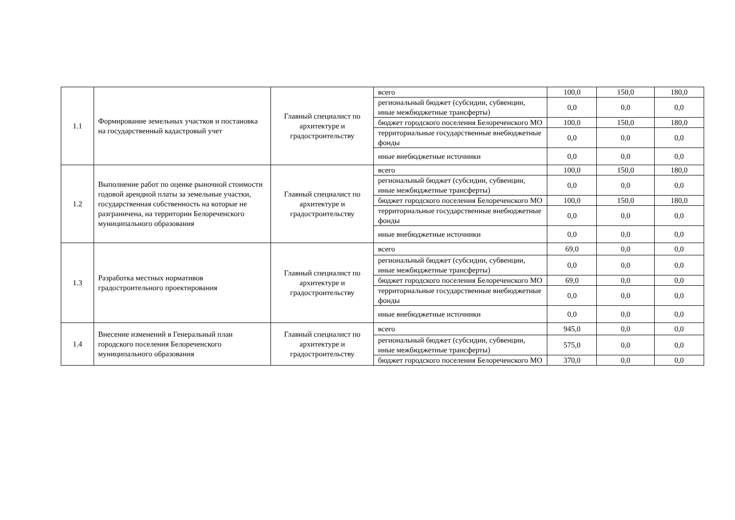| 1.1 | Формирование земельных участков и постановка на государственный кадастровый учет | Главный специалист по архитектуре и градостроительству | всего | 100,0 | 150,0 | 180,0 |
| | | | региональный бюджет (субсидии, субвенции, иные межбюджетные трансферты) | 0,0 | 0,0 | 0,0 |
| | | | бюджет городского поселения Белореченского МО | 100,0 | 150,0 | 180,0 |
| | | | территориальные государственные внебюджетные фонды | 0,0 | 0,0 | 0,0 |
| | | | иные внебюджетные источники | 0,0 | 0,0 | 0,0 |
| 1.2 | Выполнение работ по оценке рыночной стоимости годовой арендной платы за земельные участки, государственная собственность на которые не разграничена, на территории Белореченского муниципального образования | Главный специалист по архитектуре и градостроительству | всего | 100,0 | 150,0 | 180,0 |
| | | | региональный бюджет (субсидии, субвенции, иные межбюджетные трансферты) | 0,0 | 0,0 | 0,0 |
| | | | бюджет городского поселения Белореченского МО | 100,0 | 150,0 | 180,0 |
| | | | территориальные государственные внебюджетные фонды | 0,0 | 0,0 | 0,0 |
| | | | иные внебюджетные источники | 0,0 | 0,0 | 0,0 |
| 1.3 | Разработка местных нормативов градостроительного проектирования | Главный специалист по архитектуре и градостроительству | всего | 69,0 | 0,0 | 0,0 |
| | | | региональный бюджет (субсидии, субвенции, иные межбюджетные трансферты) | 0,0 | 0,0 | 0,0 |
| | | | бюджет городского поселения Белореченского МО | 69,0 | 0,0 | 0,0 |
| | | | территориальные государственные внебюджетные фонды | 0,0 | 0,0 | 0,0 |
| | | | иные внебюджетные источники | 0,0 | 0,0 | 0,0 |
| 1.4 | Внесение изменений в Генеральный план городского поселения Белореченского муниципального образования | Главный специалист по архитектуре и градостроительству | всего | 945,0 | 0,0 | 0,0 |
| | | | региональный бюджет (субсидии, субвенции, иные межбюджетные трансферты) | 575,0 | 0,0 | 0,0 |
| | | | бюджет городского поселения Белореченского МО | 370,0 | 0,0 | 0,0 |